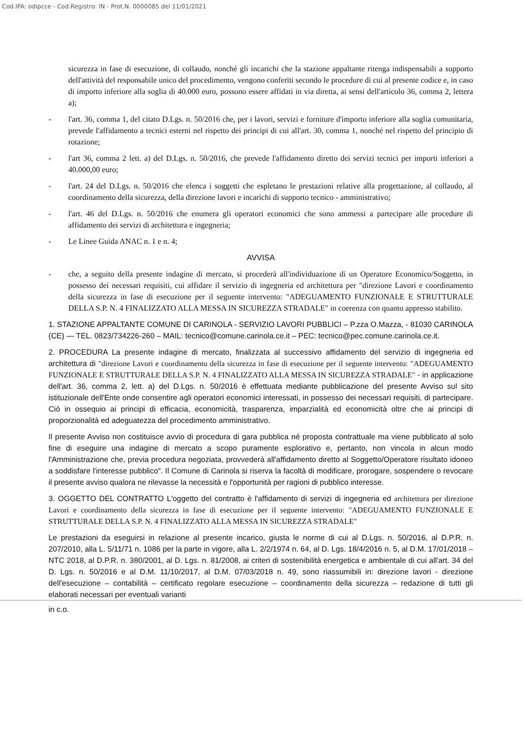Cod.IPA: odipcce - Cod.Registro: IN - Prot.N. 0000085 del 11/01/2021
sicurezza in fase di esecuzione, di collaudo, nonché gli incarichi che la stazione appaltante ritenga indispensabili a supporto dell'attività del responsabile unico del procedimento, vengono conferiti secondo le procedure di cui al presente codice e, in caso di importo inferiore alla soglia di 40.000 euro, possono essere affidati in via diretta, ai sensi dell'articolo 36, comma 2, lettera a);
- l'art. 36, comma 1, del citato D.Lgs. n. 50/2016 che, per i lavori, servizi e forniture d'importo inferiore alla soglia comunitaria, prevede l'affidamento a tecnici esterni nel rispetto dei principi di cui all'art. 30, comma 1, nonché nel rispetto del principio di rotazione;
- l'art 36, comma 2 lett. a) del D.Lgs. n. 50/2016, che prevede l'affidamento diretto dei servizi tecnici per importi inferiori a 40.000,00 euro;
- l'art. 24 del D.Lgs. n. 50/2016 che elenca i soggetti che espletano le prestazioni relative alla progettazione, al collaudo, al coordinamento della sicurezza, della direzione lavori e incarichi di supporto tecnico - amministrativo;
- l'art. 46 del D.Lgs. n. 50/2016 che enumera gli operatori economici che sono ammessi a partecipare alle procedure di affidamento dei servizi di architettura e ingegneria;
- Le Linee Guida ANAC n. 1 e n. 4;
AVVISA
- che, a seguito della presente indagine di mercato, si procederà all'individuazione di un Operatore Economico/Soggetto, in possesso dei necessari requisiti, cui affidare il servizio di ingegneria ed architettura per "direzione Lavori e coordinamento della sicurezza in fase di esecuzione per il seguente intervento: "ADEGUAMENTO FUNZIONALE E STRUTTURALE DELLA S.P. N. 4 FINALIZZATO ALLA MESSA IN SICUREZZA STRADALE" in coerenza con quanto appresso stabilito.
1. STAZIONE APPALTANTE COMUNE DI CARINOLA - SERVIZIO LAVORI PUBBLICI – P.zza O.Mazza, - 81030 CARINOLA (CE) — TEL. 0823/734226-260 – MAIL: tecnico@comune.carinola.ce.it – PEC: tecnico@pec.comune.carinola.ce.it.
2. PROCEDURA La presente indagine di mercato, finalizzata al successivo affidamento del servizio di ingegneria ed architettura di "direzione Lavori e coordinamento della sicurezza in fase di esecuzione per il seguente intervento: "ADEGUAMENTO FUNZIONALE E STRUTTURALE DELLA S.P. N. 4 FINALIZZATO ALLA MESSA IN SICUREZZA STRADALE" - in applicazione dell'art. 36, comma 2, lett. a) del D.Lgs. n. 50/2016 è effettuata mediante pubblicazione del presente Avviso sul sito istituzionale dell'Ente onde consentire agli operatori economici interessati, in possesso dei necessari requisiti, di partecipare. Ciò in ossequio ai principi di efficacia, economicità, trasparenza, imparzialità ed economicità oltre che ai principi di proporzionalità ed adeguatezza del procedimento amministrativo.
Il presente Avviso non costituisce avvio di procedura di gara pubblica né proposta contrattuale ma viene pubblicato al solo fine di eseguire una indagine di mercato a scopo puramente esplorativo e, pertanto, non vincola in alcun modo l'Amministrazione che, previa procedura negoziata, provvederà all'affidamento diretto al Soggetto/Operatore risultato idoneo a soddisfare l'interesse pubblico". Il Comune di Carinola si riserva la facoltà di modificare, prorogare, sospendere o revocare il presente avviso qualora ne rilevasse la necessità e l'opportunità per ragioni di pubblico interesse.
3. OGGETTO DEL CONTRATTO L'oggetto del contratto è l'affidamento di servizi di ingegneria ed architettura per direzione Lavori e coordinamento della sicurezza in fase di esecuzione per il seguente intervento: "ADEGUAMENTO FUNZIONALE E STRUTTURALE DELLA S.P. N. 4 FINALIZZATO ALLA MESSA IN SICUREZZA STRADALE"
Le prestazioni da eseguirsi in relazione al presente incarico, giusta le norme di cui al D.Lgs. n. 50/2016, al D.P.R. n. 207/2010, alla L. 5/11/71 n. 1086 per la parte in vigore, alla L. 2/2/1974 n. 64, al D. Lgs. 18/4/2016 n. 5, al D.M. 17/01/2018 – NTC 2018, al D.P.R. n. 380/2001, al D. Lgs. n. 81/2008, ai criteri di sostenibilità energetica e ambientale di cui all'art. 34 del D. Lgs. n. 50/2016 e al D.M. 11/10/2017, al D.M. 07/03/2018 n. 49, sono riassumibili in: direzione lavori - direzione dell'esecuzione – contabilità – certificato regolare esecuzione – coordinamento della sicurezza – redazione di tutti gli elaborati necessari per eventuali varianti
in c.o.